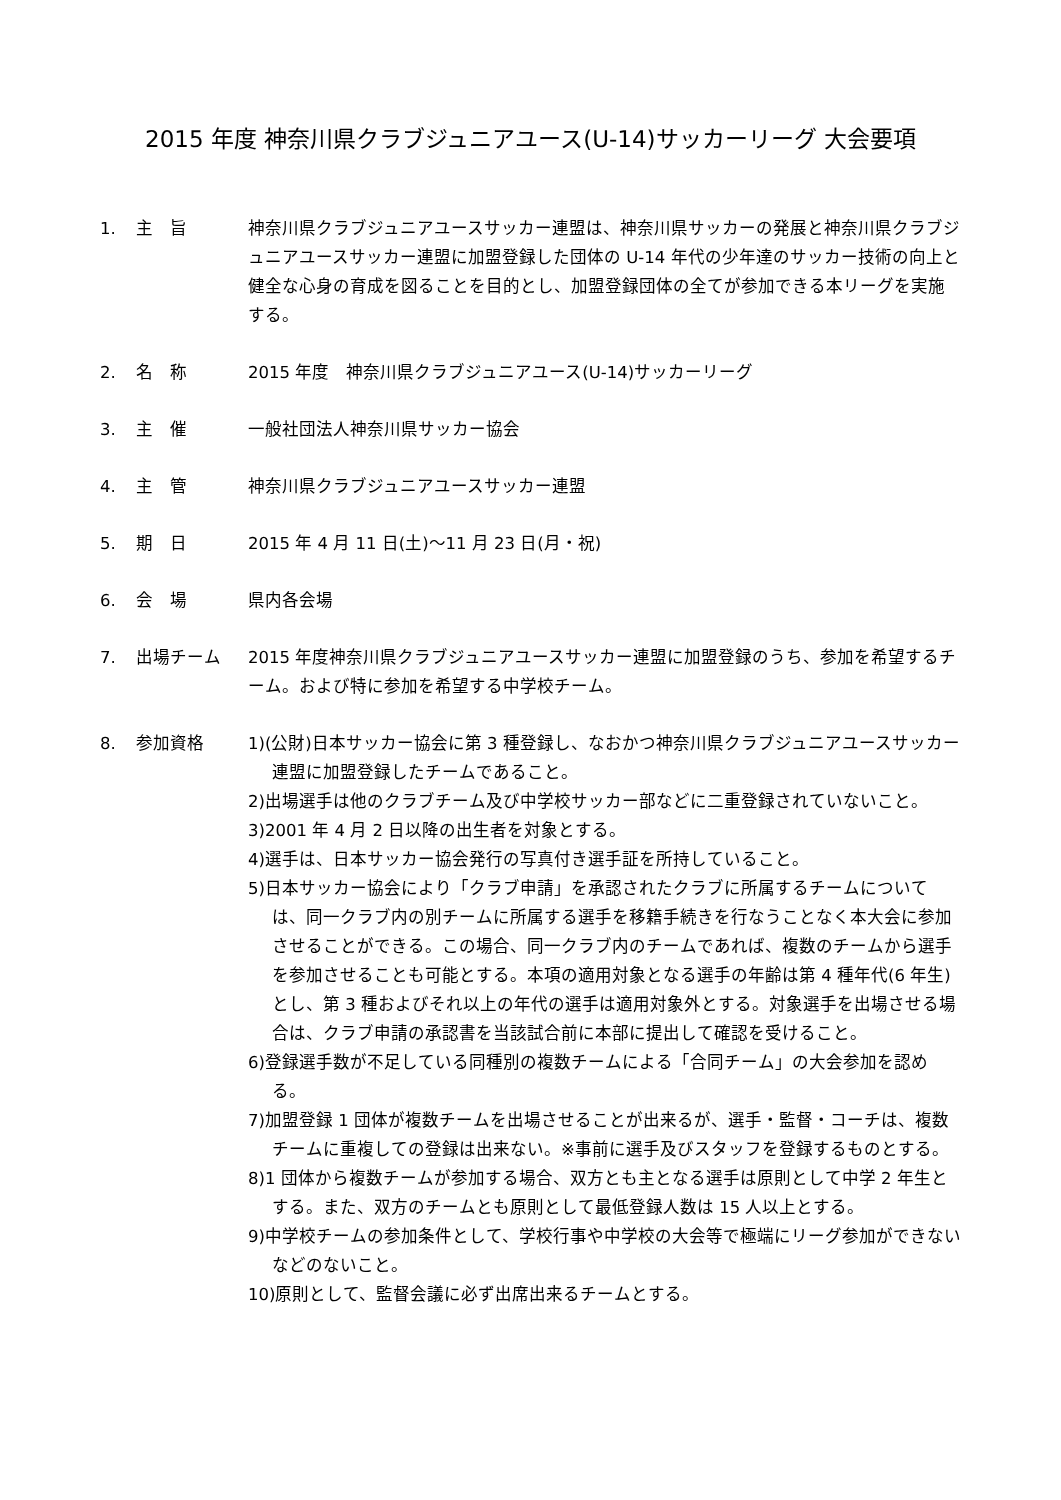2015 年度 神奈川県クラブジュニアユース(U-14)サッカーリーグ 大会要項
1. 主　旨 神奈川県クラブジュニアユースサッカー連盟は、神奈川県サッカーの発展と神奈川県クラブジュニアユースサッカー連盟に加盟登録した団体の U-14 年代の少年達のサッカー技術の向上と健全な心身の育成を図ることを目的とし、加盟登録団体の全てが参加できる本リーグを実施する。
2. 名　称 2015 年度　神奈川県クラブジュニアユース(U-14)サッカーリーグ
3. 主　催 一般社団法人神奈川県サッカー協会
4. 主　管 神奈川県クラブジュニアユースサッカー連盟
5. 期　日 2015 年 4 月 11 日(土)～11 月 23 日(月・祝)
6. 会　場 県内各会場
7. 出場チーム 2015 年度神奈川県クラブジュニアユースサッカー連盟に加盟登録のうち、参加を希望するチーム。および特に参加を希望する中学校チーム。
8. 参加資格 1)(公財)日本サッカー協会に第 3 種登録し、なおかつ神奈川県クラブジュニアユースサッカー連盟に加盟登録したチームであること。
2)出場選手は他のクラブチーム及び中学校サッカー部などに二重登録されていないこと。
3)2001 年 4 月 2 日以降の出生者を対象とする。
4)選手は、日本サッカー協会発行の写真付き選手証を所持していること。
5)日本サッカー協会により「クラブ申請」を承認されたクラブに所属するチームについては、同一クラブ内の別チームに所属する選手を移籍手続きを行なうことなく本大会に参加させることができる。この場合、同一クラブ内のチームであれば、複数のチームから選手を参加させることも可能とする。本項の適用対象となる選手の年齢は第 4 種年代(6 年生)とし、第 3 種およびそれ以上の年代の選手は適用対象外とする。対象選手を出場させる場合は、クラブ申請の承認書を当該試合前に本部に提出して確認を受けること。
6)登録選手数が不足している同種別の複数チームによる「合同チーム」の大会参加を認める。
7)加盟登録 1 団体が複数チームを出場させることが出来るが、選手・監督・コーチは、複数チームに重複しての登録は出来ない。※事前に選手及びスタッフを登録するものとする。
8)1 団体から複数チームが参加する場合、双方とも主となる選手は原則として中学 2 年生とする。また、双方のチームとも原則として最低登録人数は 15 人以上とする。
9)中学校チームの参加条件として、学校行事や中学校の大会等で極端にリーグ参加ができないなどのないこと。
10)原則として、監督会議に必ず出席出来るチームとする。